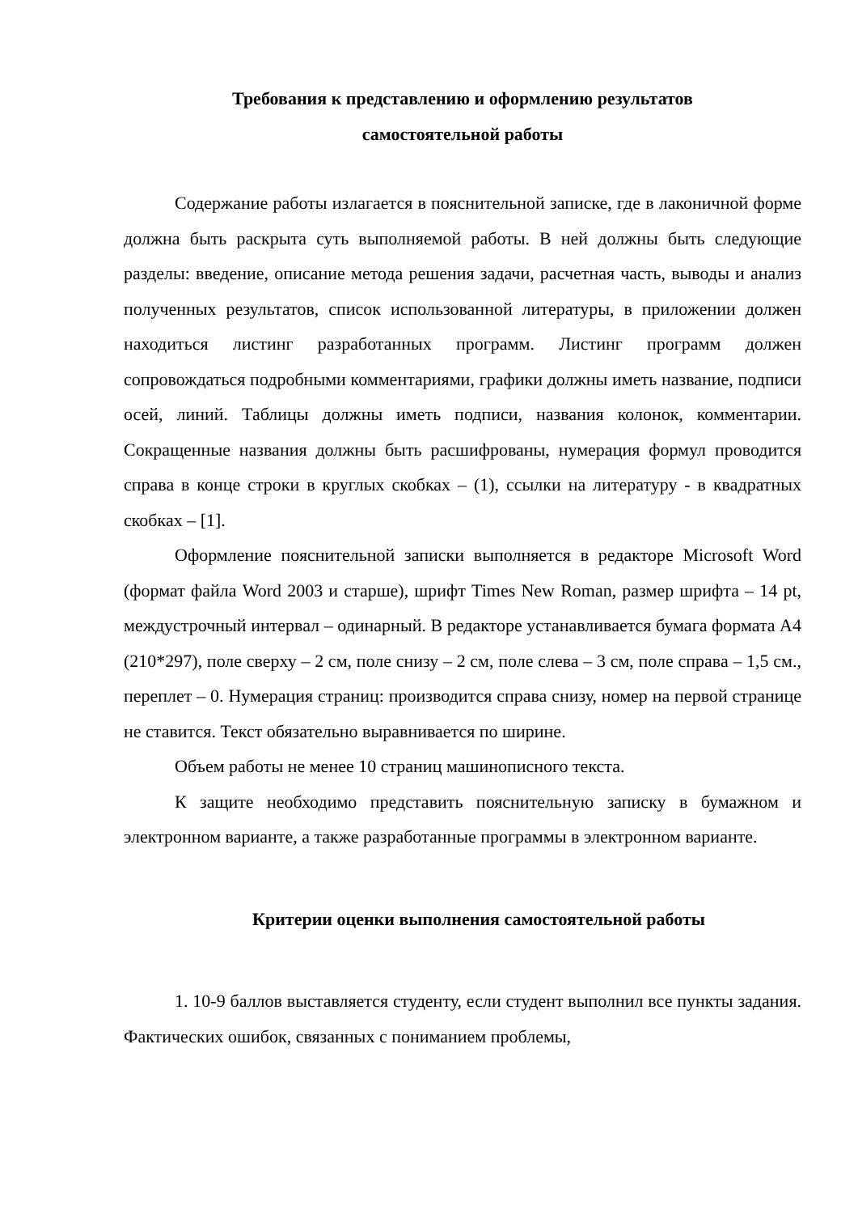Требования к представлению и оформлению результатов
самостоятельной работы
Содержание работы излагается в пояснительной записке, где в лаконичной форме должна быть раскрыта суть выполняемой работы. В ней должны быть следующие разделы: введение, описание метода решения задачи, расчетная часть, выводы и анализ полученных результатов, список использованной литературы, в приложении должен находиться листинг разработанных программ. Листинг программ должен сопровождаться подробными комментариями, графики должны иметь название, подписи осей, линий. Таблицы должны иметь подписи, названия колонок, комментарии. Сокращенные названия должны быть расшифрованы, нумерация формул проводится справа в конце строки в круглых скобках – (1), ссылки на литературу - в квадратных скобках – [1].
Оформление пояснительной записки выполняется в редакторе Microsoft Word (формат файла Word 2003 и старше), шрифт Times New Roman, размер шрифта – 14 pt, междустрочный интервал – одинарный. В редакторе устанавливается бумага формата А4 (210*297), поле сверху – 2 см, поле снизу – 2 см, поле слева – 3 см, поле справа – 1,5 см., переплет – 0. Нумерация страниц: производится справа снизу, номер на первой странице не ставится. Текст обязательно выравнивается по ширине.
Объем работы не менее 10 страниц машинописного текста.
К защите необходимо представить пояснительную записку в бумажном и электронном варианте, а также разработанные программы в электронном варианте.
Критерии оценки выполнения самостоятельной работы
1. 10-9 баллов выставляется студенту, если студент выполнил все пункты задания. Фактических ошибок, связанных с пониманием проблемы,